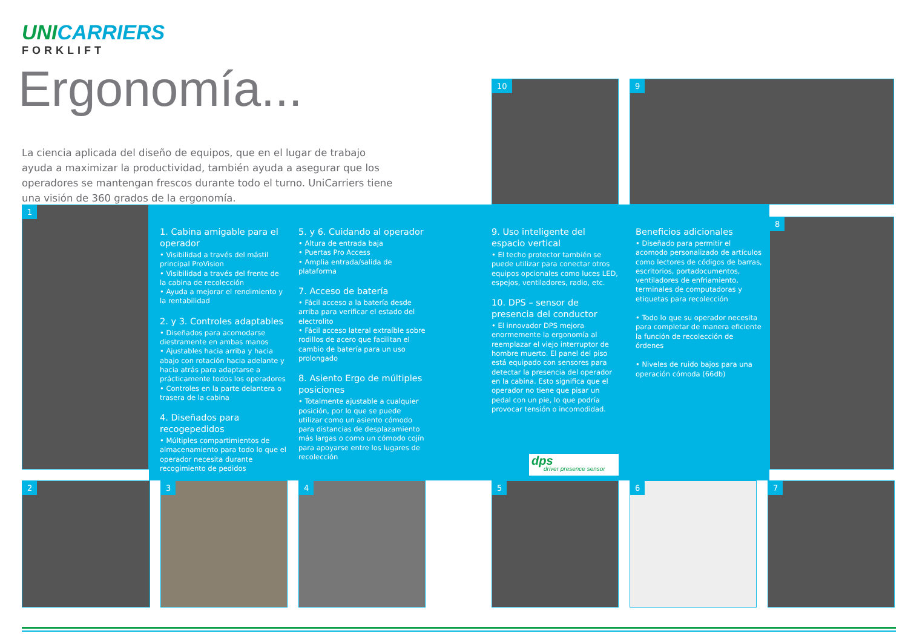UNICARRIERS
FORKLIFT
Ergonomía...
La ciencia aplicada del diseño de equipos, que en el lugar de trabajo ayuda a maximizar la productividad, también ayuda a asegurar que los operadores se mantengan frescos durante todo el turno. UniCarriers tiene una visión de 360 grados de la ergonomía.
10 9
1
8
1. Cabina amigable para el operador
• Visibilidad a través del mástil principal ProVision
• Visibilidad a través del frente de la cabina de recolección
• Ayuda a mejorar el rendimiento y la rentabilidad
2. y 3. Controles adaptables
• Diseñados para acomodarse diestramente en ambas manos
• Ajustables hacia arriba y hacia abajo con rotación hacia adelante y hacia atrás para adaptarse a prácticamente todos los operadores
• Controles en la parte delantera o trasera de la cabina
4. Diseñados para recogepedidos
• Múltiples compartimientos de almacenamiento para todo lo que el operador necesita durante recogimiento de pedidos
5. y 6. Cuidando al operador
• Altura de entrada baja
• Puertas Pro Access
• Amplia entrada/salida de plataforma
7. Acceso de batería
• Fácil acceso a la batería desde arriba para verificar el estado del electrolito
• Fácil acceso lateral extraíble sobre rodillos de acero que facilitan el cambio de batería para un uso prolongado
8. Asiento Ergo de múltiples posiciones
• Totalmente ajustable a cualquier posición, por lo que se puede utilizar como un asiento cómodo para distancias de desplazamiento más largas o como un cómodo cojín para apoyarse entre los lugares de recolección
9. Uso inteligente del espacio vertical
• El techo protector también se puede utilizar para conectar otros equipos opcionales como luces LED, espejos, ventiladores, radio, etc.
10. DPS – sensor de presencia del conductor
• El innovador DPS mejora enormemente la ergonomía al reemplazar el viejo interruptor de hombre muerto. El panel del piso está equipado con sensores para detectar la presencia del operador en la cabina. Esto significa que el operador no tiene que pisar un pedal con un pie, lo que podría provocar tensión o incomodidad.
Beneficios adicionales
• Diseñado para permitir el acomodo personalizado de artículos como lectores de códigos de barras, escritorios, portadocumentos, ventiladores de enfriamiento, terminales de computadoras y etiquetas para recolección
• Todo lo que su operador necesita para completar de manera eficiente la función de recolección de órdenes
• Niveles de ruido bajos para una operación cómoda (66db)
dps
driver presence sensor
2 3 4 5 6 7